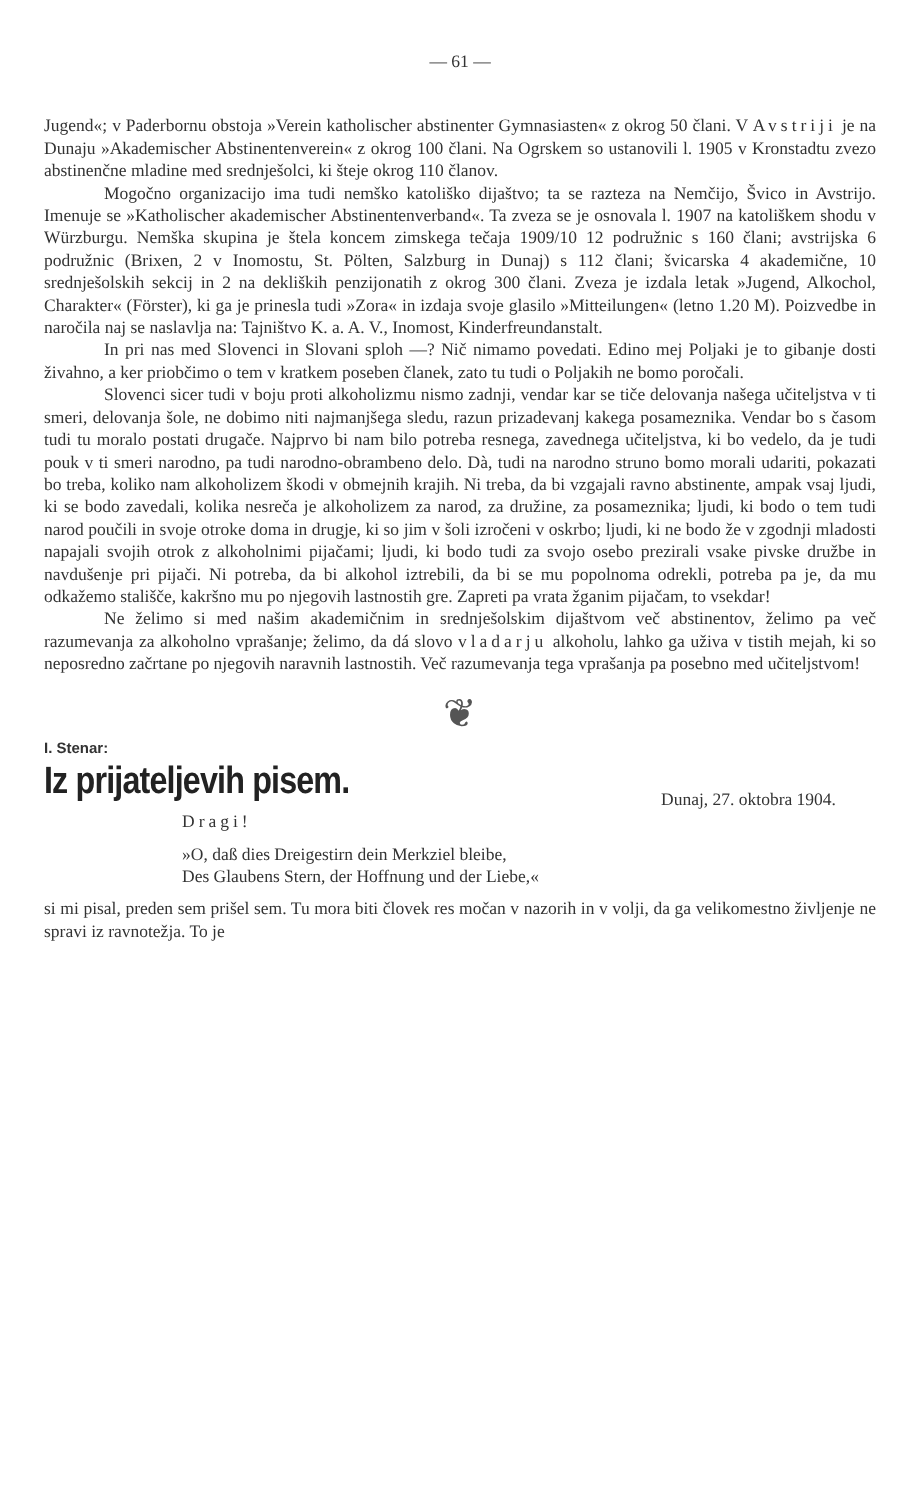— 61 —
Jugend«; v Paderbornu obstoja »Verein katholischer abstinenter Gymnasiasten« z okrog 50 člani. V Avstriji je na Dunaju »Akademischer Abstinentenverein« z okrog 100 člani. Na Ogrskem so ustanovili l. 1905 v Kronstadtu zvezo abstinenčne mladine med srednješolci, ki šteje okrog 110 članov.
Mogočno organizacijo ima tudi nemško katoliško dijaštvo; ta se razteza na Nemčijo, Švico in Avstrijo. Imenuje se »Katholischer akademischer Abstinentenverband«. Ta zveza se je osnovala l. 1907 na katoliškem shodu v Würzburgu. Nemška skupina je štela koncem zimskega tečaja 1909/10 12 podružnic s 160 člani; avstrijska 6 podružnic (Brixen, 2 v Inomostu, St. Pölten, Salzburg in Dunaj) s 112 člani; švicarska 4 akademične, 10 srednješolskih sekcij in 2 na dekliških penzijonatih z okrog 300 člani. Zveza je izdala letak »Jugend, Alkochol, Charakter« (Förster), ki ga je prinesla tudi »Zora« in izdaja svoje glasilo »Mitteilungen« (letno 1.20 M). Poizvedbe in naročila naj se naslavlja na: Tajništvo K. a. A. V., Inomost, Kinderfreundanstalt.
In pri nas med Slovenci in Slovani sploh —? Nič nimamo povedati. Edino mej Poljaki je to gibanje dosti živahno, a ker priobčimo o tem v kratkem poseben članek, zato tu tudi o Poljakih ne bomo poročali.
Slovenci sicer tudi v boju proti alkoholizmu nismo zadnji, vendar kar se tiče delovanja našega učiteljstva v ti smeri, delovanja šole, ne dobimo niti najmanjšega sledu, razun prizadevanj kakega posameznika. Vendar bo s časom tudi tu moralo postati drugače. Najprvo bi nam bilo potreba resnega, zavednega učiteljstva, ki bo vedelo, da je tudi pouk v ti smeri narodno, pa tudi narodno-obrambeno delo. Dà, tudi na narodno struno bomo morali udariti, pokazati bo treba, koliko nam alkoholizem škodi v obmejnih krajih. Ni treba, da bi vzgajali ravno abstinente, ampak vsaj ljudi, ki se bodo zavedali, kolika nesreča je alkoholizem za narod, za družine, za posameznika; ljudi, ki bodo o tem tudi narod poučili in svoje otroke doma in drugje, ki so jim v šoli izročeni v oskrbo; ljudi, ki ne bodo že v zgodnji mladosti napajali svojih otrok z alkoholnimi pijačami; ljudi, ki bodo tudi za svojo osebo prezirali vsake pivske družbe in navdušenje pri pijači. Ni potreba, da bi alkohol iztrebili, da bi se mu popolnoma odrekli, potreba pa je, da mu odkažemo stališče, kakršno mu po njegovih lastnostih gre. Zapreti pa vrata žganim pijačam, to vsekdar!
Ne želimo si med našim akademičnim in srednješolskim dijaštvom več abstinentov, želimo pa več razumevanja za alkoholno vprašanje; želimo, da dá slovo vladarju alkoholu, lahko ga uživa v tistih mejah, ki so neposredno začrtane po njegovih naravnih lastnostih. Več razumevanja tega vprašanja pa posebno med učiteljstvom!
❦
I. Stenar:
Iz prijateljevih pisem.
Dunaj, 27. oktobra 1904.
Dragi!
»O, daß dies Dreigestirn dein Merkziel bleibe,
Des Glaubens Stern, der Hoffnung und der Liebe,«
si mi pisal, preden sem prišel sem. Tu mora biti človek res močan v nazorih in v volji, da ga velikomestno življenje ne spravi iz ravnotežja. To je